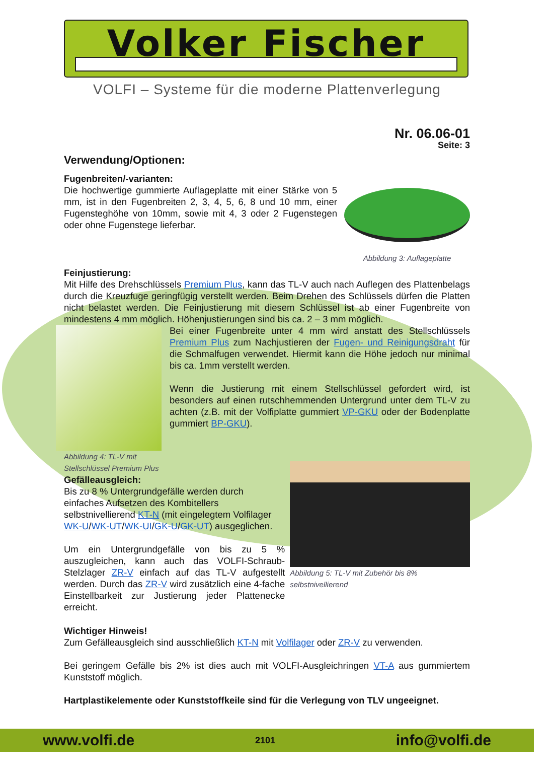Volker Fischer
VOLFI – Systeme für die moderne Plattenverlegung
Nr. 06.06-01
Seite: 3
Verwendung/Optionen:
Fugenbreiten/-varianten:
Die hochwertige gummierte Auflageplatte mit einer Stärke von 5 mm, ist in den Fugenbreiten 2, 3, 4, 5, 6, 8 und 10 mm, einer Fugensteghöhe von 10mm, sowie mit 4, 3 oder 2 Fugenstegen oder ohne Fugenstege lieferbar.
Abbildung 3: Auflageplatte
Feinjustierung:
Mit Hilfe des Drehschlüssels Premium Plus, kann das TL-V auch nach Auflegen des Plattenbelags durch die Kreuzfuge geringfügig verstellt werden. Beim Drehen des Schlüssels dürfen die Platten nicht belastet werden. Die Feinjustierung mit diesem Schlüssel ist ab einer Fugenbreite von mindestens 4 mm möglich. Höhenjustierungen sind bis ca. 2 – 3 mm möglich.
Abbildung 4: TL-V mit Stellschlüssel Premium Plus
Bei einer Fugenbreite unter 4 mm wird anstatt des Stellschlüssels Premium Plus zum Nachjustieren der Fugen- und Reinigungsdraht für die Schmalfugen verwendet. Hiermit kann die Höhe jedoch nur minimal bis ca. 1mm verstellt werden.
Wenn die Justierung mit einem Stellschlüssel gefordert wird, ist besonders auf einen rutschhemmenden Untergrund unter dem TL-V zu achten (z.B. mit der Volfiplatte gummiert VP-GKU oder der Bodenplatte gummiert BP-GKU).
Gefälleausgleich:
Bis zu 8 % Untergrundgefälle werden durch einfaches Aufsetzen des Kombitellers selbstnivellierend KT-N (mit eingelegtem Volfilager WK-U/WK-UT/WK-UI/GK-U/GK-UT) ausgeglichen.
Um ein Untergrundgefälle von bis zu 5 % auszugleichen, kann auch das VOLFI-Schraub-Stelzlager ZR-V einfach auf das TL-V aufgestellt werden. Durch das ZR-V wird zusätzlich eine 4-fache Einstellbarkeit zur Justierung jeder Plattenecke erreicht.
Abbildung 5: TL-V mit Zubehör bis 8% selbstnivellierend
Wichtiger Hinweis!
Zum Gefälleausgleich sind ausschließlich KT-N mit Volfilager oder ZR-V zu verwenden.
Bei geringem Gefälle bis 2% ist dies auch mit VOLFI-Ausgleichringen VT-A aus gummiertem Kunststoff möglich.
Hartplastikelemente oder Kunststoffkeile sind für die Verlegung von TLV ungeeignet.
www.volfi.de 2101 info@volfi.de